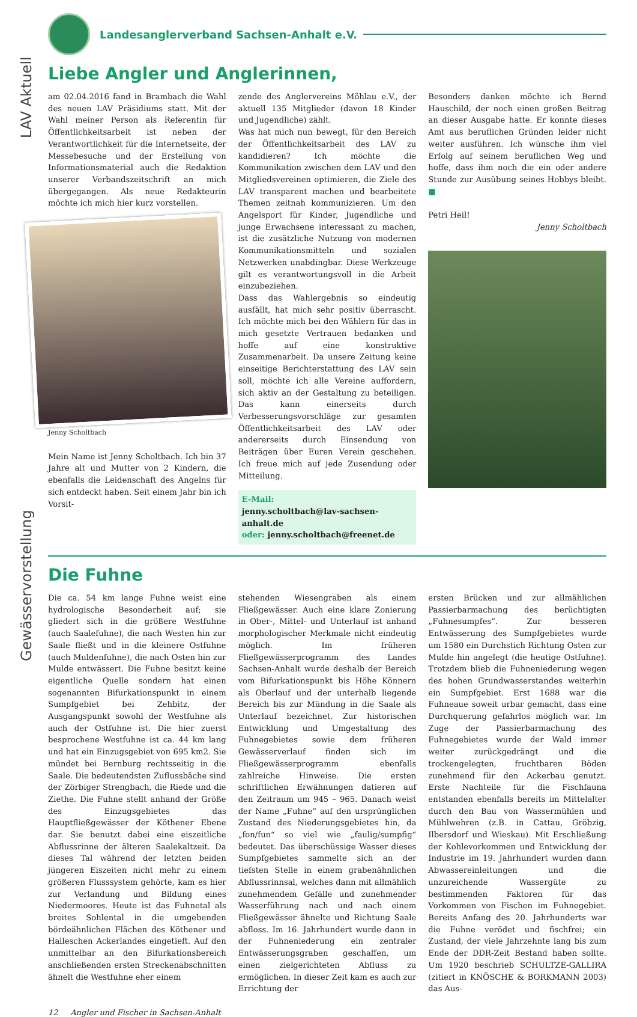LAV Aktuell
Gewässervorstellung
Landesanglerverband Sachsen-Anhalt e.V.
Liebe Angler und Anglerinnen,
am 02.04.2016 fand in Brambach die Wahl des neuen LAV Präsidiums statt. Mit der Wahl meiner Person als Referentin für Öffentlichkeitsarbeit ist neben der Verantwortlichkeit für die Internetseite, der Messebesuche und der Erstellung von Informationsmaterial auch die Redaktion unserer Verbandszeitschrift an mich übergegangen. Als neue Redakteurin möchte ich mich hier kurz vorstellen.
Jenny Scholtbach
Mein Name ist Jenny Scholtbach. Ich bin 37 Jahre alt und Mutter von 2 Kindern, die ebenfalls die Leidenschaft des Angelns für sich entdeckt haben. Seit einem Jahr bin ich Vorsit-
zende des Anglervereins Möhlau e.V., der aktuell 135 Mitglieder (davon 18 Kinder und Jugendliche) zählt.
Was hat mich nun bewegt, für den Bereich der Öffentlichkeitsarbeit des LAV zu kandidieren? Ich möchte die Kommunikation zwischen dem LAV und den Mitgliedsvereinen optimieren, die Ziele des LAV transparent machen und bearbeitete Themen zeitnah kommunizieren. Um den Angelsport für Kinder, Jugendliche und junge Erwachsene interessant zu machen, ist die zusätzliche Nutzung von modernen Kommunikationsmitteln und sozialen Netzwerken unabdingbar. Diese Werkzeuge gilt es verantwortungsvoll in die Arbeit einzubeziehen.
Dass das Wahlergebnis so eindeutig ausfällt, hat mich sehr positiv überrascht. Ich möchte mich bei den Wählern für das in mich gesetzte Vertrauen bedanken und hoffe auf eine konstruktive Zusammenarbeit. Da unsere Zeitung keine einseitige Berichterstattung des LAV sein soll, möchte ich alle Vereine auffordern, sich aktiv an der Gestaltung zu beteiligen. Das kann einerseits durch Verbesserungsvorschläge zur gesamten Öffentlichkeitsarbeit des LAV oder andererseits durch Einsendung von Beiträgen über Euren Verein geschehen. Ich freue mich auf jede Zusendung oder Mitteilung.
E-Mail:
jenny.scholtbach@lav-sachsen-anhalt.de
oder: jenny.scholtbach@freenet.de
Besonders danken möchte ich Bernd Hauschild, der noch einen großen Beitrag an dieser Ausgabe hatte. Er konnte dieses Amt aus beruflichen Gründen leider nicht weiter ausführen. Ich wünsche ihm viel Erfolg auf seinem beruflichen Weg und hoffe, dass ihm noch die ein oder andere Stunde zur Ausübung seines Hobbys bleibt. ■
Petri Heil!
Jenny Scholtbach
Die Fuhne
Die ca. 54 km lange Fuhne weist eine hydrologische Besonderheit auf; sie gliedert sich in die größere Westfuhne (auch Saalefuhne), die nach Westen hin zur Saale fließt und in die kleinere Ostfuhne (auch Muldenfuhne), die nach Osten hin zur Mulde entwässert. Die Fuhne besitzt keine eigentliche Quelle sondern hat einen sogenannten Bifurkationspunkt in einem Sumpfgebiet bei Zehbitz, der Ausgangspunkt sowohl der Westfuhne als auch der Ostfuhne ist. Die hier zuerst besprochene Westfuhne ist ca. 44 km lang und hat ein Einzugsgebiet von 695 km2. Sie mündet bei Bernburg rechtsseitig in die Saale. Die bedeutendsten Zuflussbäche sind der Zörbiger Strengbach, die Riede und die Ziethe. Die Fuhne stellt anhand der Größe des Einzugsgebietes das Hauptfließgewässer der Köthener Ebene dar. Sie benutzt dabei eine eiszeitliche Abflussrinne der älteren Saalekaltzeit. Da dieses Tal während der letzten beiden jüngeren Eiszeiten nicht mehr zu einem größeren Flusssystem gehörte, kam es hier zur Verlandung und Bildung eines Niedermoores. Heute ist das Fuhnetal als breites Sohlental in die umgebenden bördeähnlichen Flächen des Köthener und Halleschen Ackerlandes eingetieft. Auf den unmittelbar an den Bifurkationsbereich anschließenden ersten Streckenabschnitten ähnelt die Westfuhne eher einem
stehenden Wiesengraben als einem Fließgewässer. Auch eine klare Zonierung in Ober-, Mittel- und Unterlauf ist anhand morphologischer Merkmale nicht eindeutig möglich. Im früheren Fließgewässerprogramm des Landes Sachsen-Anhalt wurde deshalb der Bereich vom Bifurkationspunkt bis Höhe Könnern als Oberlauf und der unterhalb liegende Bereich bis zur Mündung in die Saale als Unterlauf bezeichnet. Zur historischen Entwicklung und Umgestaltung des Fuhnegebietes sowie dem früheren Gewässerverlauf finden sich im Fließgewässerprogramm ebenfalls zahlreiche Hinweise. Die ersten schriftlichen Erwähnungen datieren auf den Zeitraum um 945 – 965. Danach weist der Name „Fuhne“ auf den ursprünglichen Zustand des Niederungsgebietes hin, da „fon/fun“ so viel wie „faulig/sumpfig“ bedeutet. Das überschüssige Wasser dieses Sumpfgebietes sammelte sich an der tiefsten Stelle in einem grabenähnlichen Abflussrinnsal, welches dann mit allmählich zunehmendem Gefälle und zunehmender Wasserführung nach und nach einem Fließgewässer ähnelte und Richtung Saale abfloss. Im 16. Jahrhundert wurde dann in der Fuhneniederung ein zentraler Entwässerungsgraben geschaffen, um einen zielgerichteten Abfluss zu ermöglichen. In dieser Zeit kam es auch zur Errichtung der
ersten Brücken und zur allmählichen Passierbarmachung des berüchtigten „Fuhnesumpfes“. Zur besseren Entwässerung des Sumpfgebietes wurde um 1580 ein Durchstich Richtung Osten zur Mulde hin angelegt (die heutige Ostfuhne). Trotzdem blieb die Fuhneniederung wegen des hohen Grundwasserstandes weiterhin ein Sumpfgebiet. Erst 1688 war die Fuhneaue soweit urbar gemacht, dass eine Durchquerung gefahrlos möglich war. Im Zuge der Passierbarmachung des Fuhnegebietes wurde der Wald immer weiter zurückgedrängt und die trockengelegten, fruchtbaren Böden zunehmend für den Ackerbau genutzt. Erste Nachteile für die Fischfauna entstanden ebenfalls bereits im Mittelalter durch den Bau von Wassermühlen und Mühlwehren (z.B. in Cattau, Gröbzig, Ilbersdorf und Wieskau). Mit Erschließung der Kohlevorkommen und Entwicklung der Industrie im 19. Jahrhundert wurden dann Abwassereinleitungen und die unzureichende Wassergüte zu bestimmenden Faktoren für das Vorkommen von Fischen im Fuhnegebiet. Bereits Anfang des 20. Jahrhunderts war die Fuhne verödet und fischfrei; ein Zustand, der viele Jahrzehnte lang bis zum Ende der DDR-Zeit Bestand haben sollte. Um 1920 beschrieb SCHULTZE-GALLIRA (zitiert in KNÖSCHE & BORKMANN 2003) das Aus-
12 Angler und Fischer in Sachsen-Anhalt